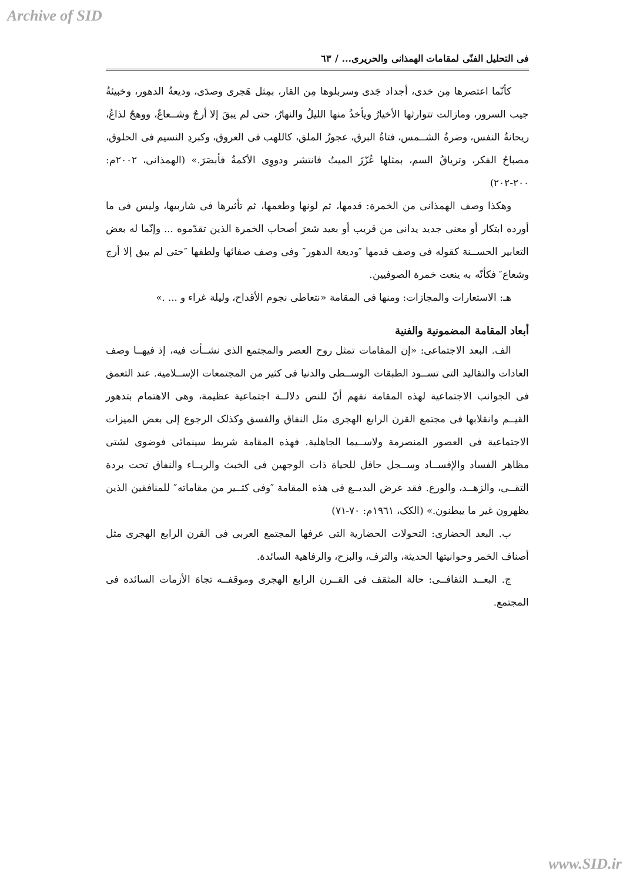Archive of SID
فی التحلیل الفنّی لمقامات الهمذانی والحریری... / ٦٣
کأنّما اعتصرها مِن خدی، أجداد جَدی وسربلوها مِن القار، بمِثل هَجری وصدَی، ودیعةُ الدهور، وخبیئةُ جیب السرور، ومازالت تتوارثها الأخیارُ ویأخذُ منها اللیلُ والنهارُ، حتی لم یبقَ إلا أرجٌ وشــعاعٌ، ووهجٌ لذاعُ، ریحانةُ النفس، وضرةُ الشــمس، فتاةُ البرق، عجوزُ الملق، کاللهب فی العروق، وکبردِ النسیم فی الحلوق، مصباحُ الفکر، وتریاقُ السم، بمثلها عُزّزَ المیتُ فانتشر ودووِی الأکمةُ فأبصَرَ.» (الهمذانی، ٢٠٠٢م: ٢٠٠-٢٠٢)
وهکذا وصف الهمذانی من الخمرة: قدمها، ثم لونها وطعمها، ثم تأثیرها فی شاربیها، ولیس فی ما أورده ابتکار أو معنی جدید یدانی من قریب أو بعید شعرَ أصحاب الخمرة الذین تقدّموه ... وإنّما له بعض التعابیر الحســنة کقوله فی وصف قدمها ″ودیعة الدهور″ وفی وصف صفائها ولطفها ″حتی لم یبق إلا أرج وشعاع″ فکأنّه به ینعت خمرة الصوفیین.
هـ: الاستعارات والمجازات: ومنها فی المقامة «نتعاطی نجوم الأقداح، ولیلة غراء و ... .»
أبعاد المقامة المضمونیة والفنیة
الف. البعد الاجتماعی: «إن المقامات تمثل روح العصر والمجتمع الذی نشــأت فیه، إذ فیهــا وصف العادات والتقالید التی تســود الطبقات الوســطی والدنیا فی کثیر من المجتمعات الإســلامیة. عند التعمق فی الجوانب الاجتماعیة لهذه المقامة نفهم أنّ للنص دلالــة اجتماعیة عظیمة، وهی الاهتمام بتدهور القیــم وانقلابها فی مجتمع القرن الرابع الهجری مثل النفاق والفسق وکذلک الرجوع إلی بعض المیزات الاجتماعیة فی العصور المنصرمة ولاســیما الجاهلیة. فهذه المقامة شریط سینمائی فوضوی لشتی مظاهر الفساد والإفســاد وســجل حافل للحیاة ذات الوجهین فی الخبث والریــاء والنفاق تحت بردة التقــی، والزهــد، والورع. فقد عرض البدیــع فی هذه المقامة ″وفی کثــیر من مقاماته″ للمنافقین الذین یظهرون غیر ما یبطنون.» (الکک، ١٩٦١م: ٧٠-٧١)
ب. البعد الحضاری: التحولات الحضاریة التی عرفها المجتمع العربی فی القرن الرابع الهجری مثل أصناف الخمر وحوانیتها الحدیثة، والترف، والبزح، والرفاهیة السائدة.
ج. البعــد الثقافــی: حالة المثقف فی القــرن الرابع الهجری وموقفــه تجاهَ الأزمات السائدة فی المجتمع.
www.SID.ir